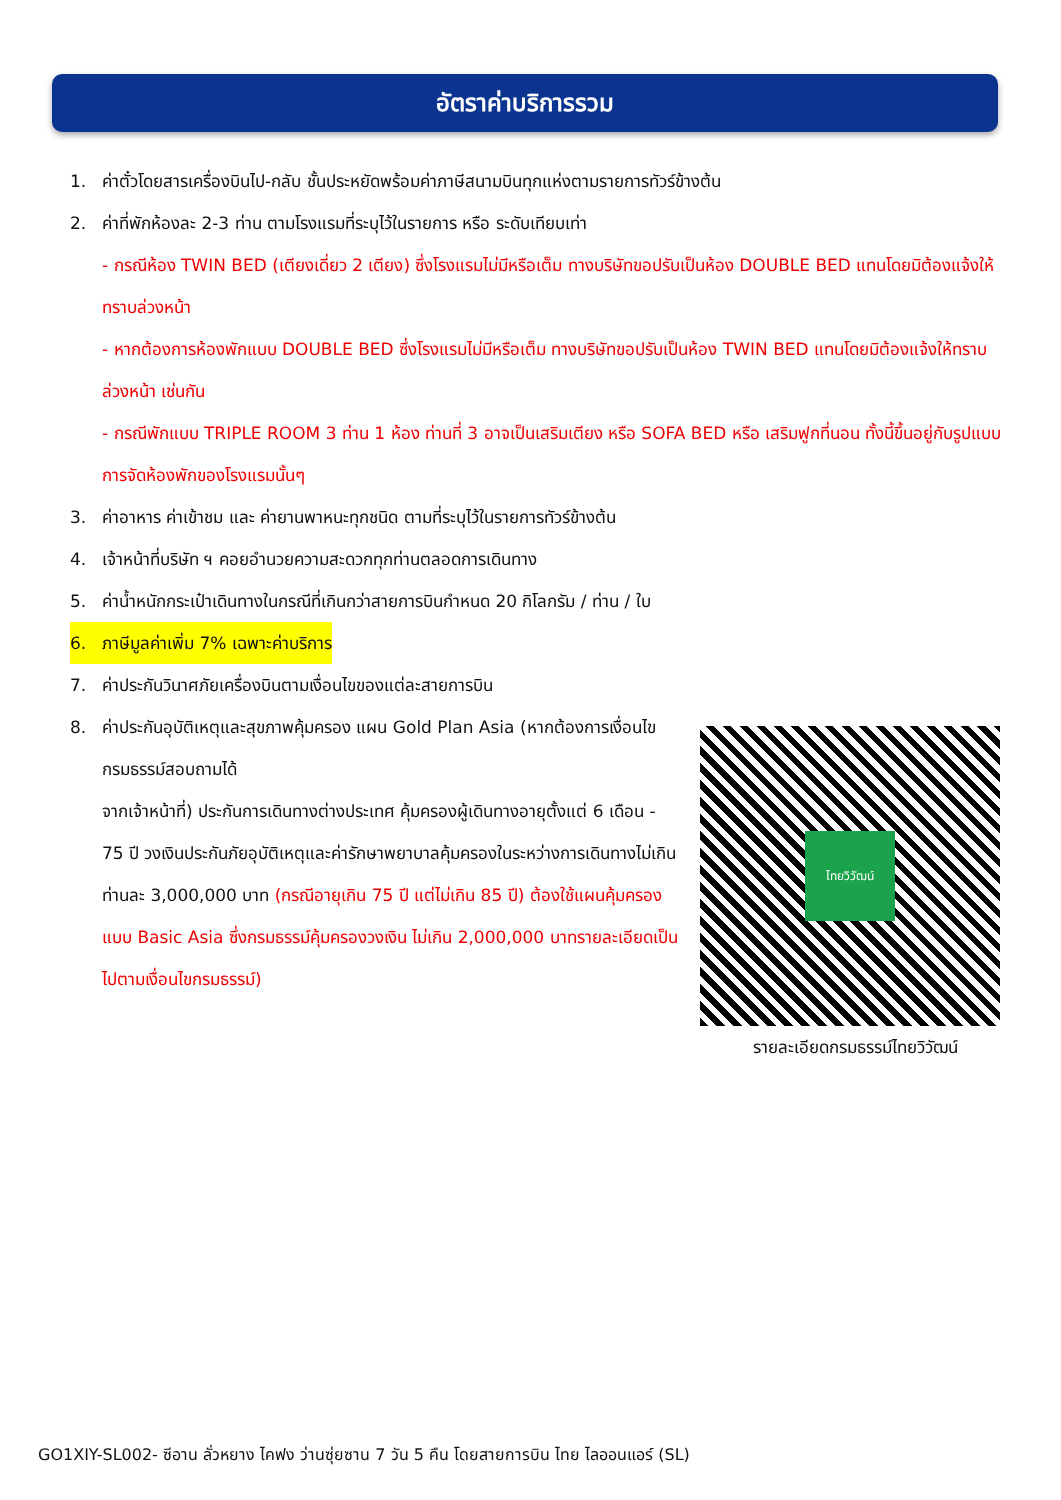อัตราค่าบริการรวม
1. ค่าตั๋วโดยสารเครื่องบินไป-กลับ ชั้นประหยัดพร้อมค่าภาษีสนามบินทุกแห่งตามรายการทัวร์ข้างต้น
2. ค่าที่พักห้องละ 2-3 ท่าน ตามโรงแรมที่ระบุไว้ในรายการ หรือ ระดับเทียบเท่า
- กรณีห้อง TWIN BED (เตียงเดี่ยว 2 เตียง) ซึ่งโรงแรมไม่มีหรือเต็ม ทางบริษัทขอปรับเป็นห้อง DOUBLE BED แทนโดยมิต้องแจ้งให้ทราบล่วงหน้า
- หากต้องการห้องพักแบบ DOUBLE BED ซึ่งโรงแรมไม่มีหรือเต็ม ทางบริษัทขอปรับเป็นห้อง TWIN BED แทนโดยมิต้องแจ้งให้ทราบล่วงหน้า เช่นกัน
- กรณีพักแบบ TRIPLE ROOM 3 ท่าน 1 ห้อง ท่านที่ 3 อาจเป็นเสริมเตียง หรือ SOFA BED หรือ เสริมฟูกที่นอน ทั้งนี้ขึ้นอยู่กับรูปแบบการจัดห้องพักของโรงแรมนั้นๆ
3. ค่าอาหาร ค่าเข้าชม และ ค่ายานพาหนะทุกชนิด ตามที่ระบุไว้ในรายการทัวร์ข้างต้น
4. เจ้าหน้าที่บริษัท ฯ คอยอำนวยความสะดวกทุกท่านตลอดการเดินทาง
5. ค่าน้ำหนักกระเป๋าเดินทางในกรณีที่เกินกว่าสายการบินกำหนด 20 กิโลกรัม / ท่าน / ใบ
6. ภาษีมูลค่าเพิ่ม 7% เฉพาะค่าบริการ
7. ค่าประกันวินาศภัยเครื่องบินตามเงื่อนไขของแต่ละสายการบิน
8. ค่าประกันอุบัติเหตุและสุขภาพคุ้มครอง แผน Gold Plan Asia (หากต้องการเงื่อนไขกรมธรรม์สอบถามได้
จากเจ้าหน้าที่) ประกันการเดินทางต่างประเทศ คุ้มครองผู้เดินทางอายุตั้งแต่ 6 เดือน - 75 ปี วงเงินประกันภัยอุบัติเหตุและค่ารักษาพยาบาลคุ้มครองในระหว่างการเดินทางไม่เกินท่านละ 3,000,000 บาท (กรณีอายุเกิน 75 ปี แต่ไม่เกิน 85 ปี) ต้องใช้แผนคุ้มครองแบบ Basic Asia ซึ่งกรมธรรม์คุ้มครองวงเงิน ไม่เกิน 2,000,000 บาทรายละเอียดเป็นไปตามเงื่อนไขกรมธรรม์)
ไทยวิวัฒน์
รายละเอียดกรมธรรม์ไทยวิวัฒน์
GO1XIY-SL002- ซีอาน ลั่วหยาง ไคฟง ว่านซุ่ยซาน 7 วัน 5 คืน โดยสายการบิน ไทย ไลออนแอร์ (SL)